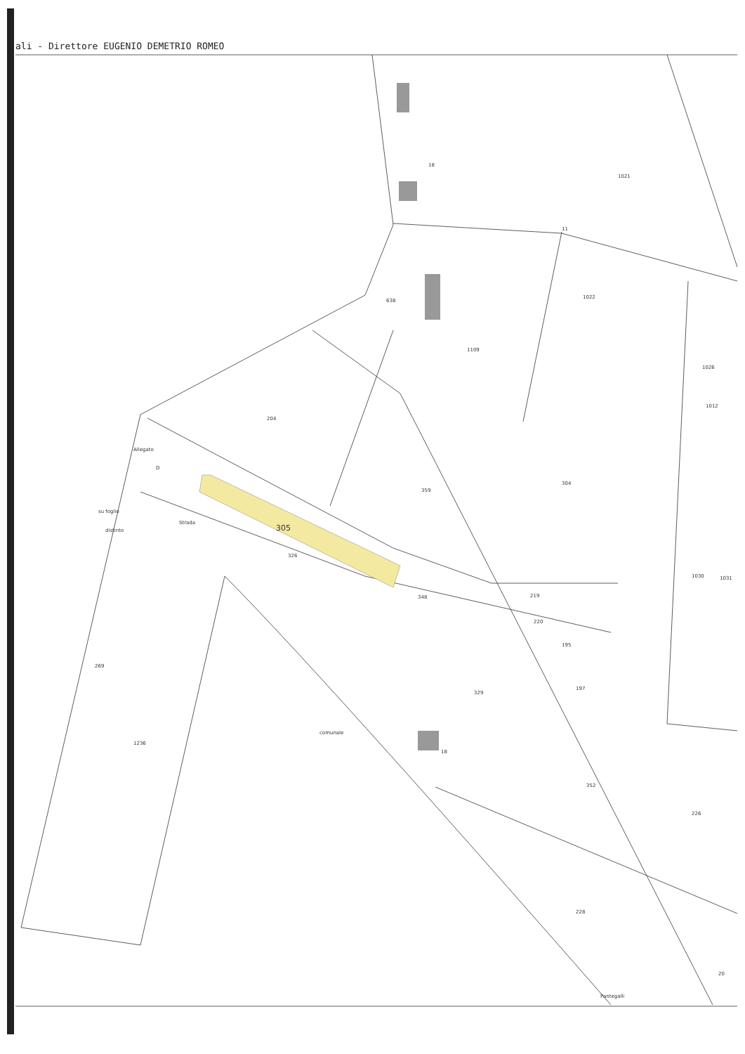ali - Direttore EUGENIO DEMETRIO ROMEO
204
359
304
Allegato
D
305
326
348
219
220
1109
638
1012
1021
1022
329
352
228
269
1236
su foglio
distinto
195
197
18
1026
1030
1031
226
18
11
20
Strada
comunale
Pantegalli